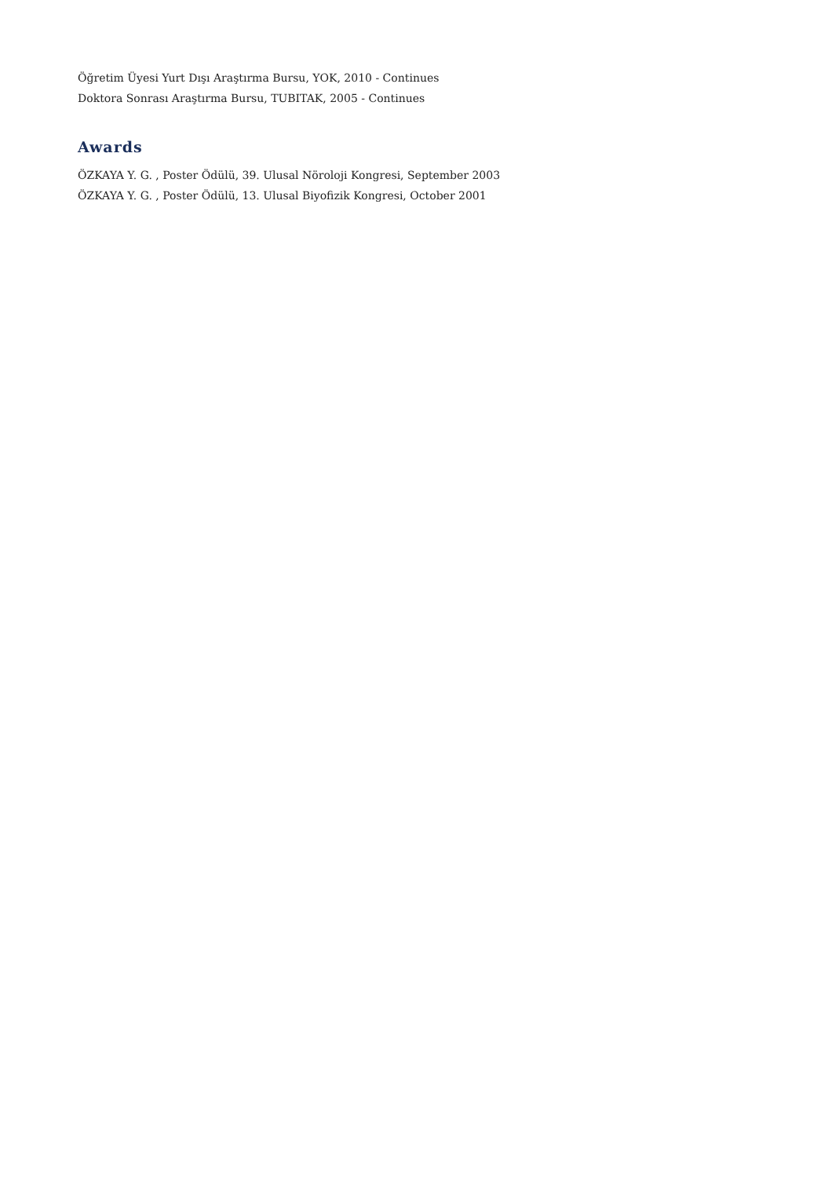Öğretim Üyesi Yurt Dışı Araştırma Bursu, YOK, 2010 - Continues
Doktora Sonrası Araştırma Bursu, TUBITAK, 2005 - Continues
Awards
ÖZKAYA Y. G. , Poster Ödülü, 39. Ulusal Nöroloji Kongresi, September 2003
ÖZKAYA Y. G. , Poster Ödülü, 13. Ulusal Biyofizik Kongresi, October 2001